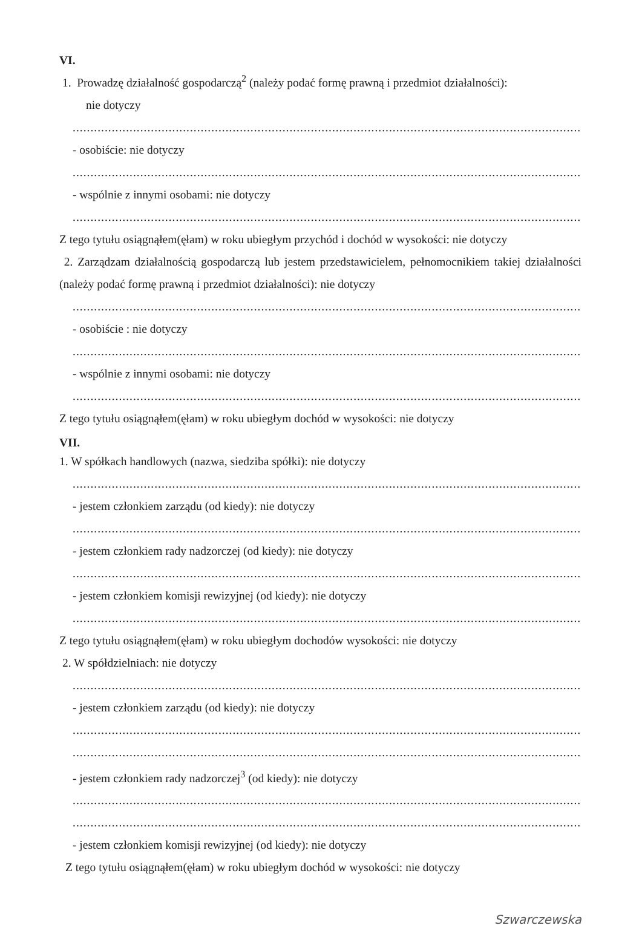VI.
1. Prowadzę działalność gospodarczą<sup>2</sup> (należy podać formę prawną i przedmiot działalności):
nie dotyczy
......................................................................................................................................................
- osobiście: nie dotyczy
......................................................................................................................................................
- wspólnie z innymi osobami: nie dotyczy
......................................................................................................................................................
Z tego tytułu osiągnąłem(ęłam) w roku ubiegłym przychód i dochód w wysokości: nie dotyczy
2. Zarządzam działalnością gospodarczą lub jestem przedstawicielem, pełnomocnikiem takiej działalności (należy podać formę prawną i przedmiot działalności): nie dotyczy
......................................................................................................................................................
- osobiście : nie dotyczy
......................................................................................................................................................
- wspólnie z innymi osobami: nie dotyczy
......................................................................................................................................................
Z tego tytułu osiągnąłem(ęłam) w roku ubiegłym dochód w wysokości: nie dotyczy
VII.
1. W spółkach handlowych (nazwa, siedziba spółki): nie dotyczy
......................................................................................................................................................
- jestem członkiem zarządu (od kiedy): nie dotyczy
......................................................................................................................................................
- jestem członkiem rady nadzorczej (od kiedy): nie dotyczy
......................................................................................................................................................
- jestem członkiem komisji rewizyjnej (od kiedy): nie dotyczy
......................................................................................................................................................
Z tego tytułu osiągnąłem(ęłam) w roku ubiegłym dochodów wysokości: nie dotyczy
2. W spółdzielniach: nie dotyczy
......................................................................................................................................................
- jestem członkiem zarządu (od kiedy): nie dotyczy
......................................................................................................................................................
......................................................................................................................................................
- jestem członkiem rady nadzorczej<sup>3</sup> (od kiedy): nie dotyczy
......................................................................................................................................................
......................................................................................................................................................
- jestem członkiem komisji rewizyjnej (od kiedy): nie dotyczy
Z tego tytułu osiągnąłem(ęłam) w roku ubiegłym dochód w wysokości: nie dotyczy
Szwarczewska